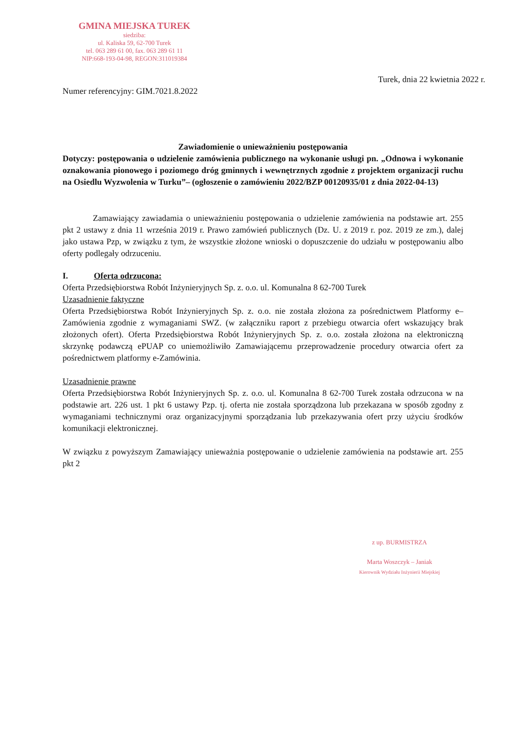GMINA MIEJSKA TUREK
siedziba:
ul. Kaliska 59, 62-700 Turek
tel. 063 289 61 00, fax. 063 289 61 11
NIP:668-193-04-98, REGON:311019384
Turek, dnia 22 kwietnia 2022 r.
Numer referencyjny: GIM.7021.8.2022
Zawiadomienie o unieważnieniu postępowania
Dotyczy: postępowania o udzielenie zamówienia publicznego na wykonanie usługi pn. „Odnowa i wykonanie oznakowania pionowego i poziomego dróg gminnych i wewnętrznych zgodnie z projektem organizacji ruchu na Osiedlu Wyzwolenia w Turku”– (ogłoszenie o zamówieniu 2022/BZP 00120935/01 z dnia 2022-04-13)
Zamawiający zawiadamia o unieważnieniu postępowania o udzielenie zamówienia na podstawie art. 255 pkt 2 ustawy z dnia 11 września 2019 r. Prawo zamówień publicznych (Dz. U. z 2019 r. poz. 2019 ze zm.), dalej jako ustawa Pzp, w związku z tym, że wszystkie złożone wnioski o dopuszczenie do udziału w postępowaniu albo oferty podlegały odrzuceniu.
I. Oferta odrzucona:
Oferta Przedsiębiorstwa Robót Inżynieryjnych Sp. z. o.o. ul. Komunalna 8 62-700 Turek
Uzasadnienie faktyczne
Oferta Przedsiębiorstwa Robót Inżynieryjnych Sp. z. o.o. nie została złożona za pośrednictwem Platformy e–Zamówienia zgodnie z wymaganiami SWZ. (w załączniku raport z przebiegu otwarcia ofert wskazujący brak złożonych ofert). Oferta Przedsiębiorstwa Robót Inżynieryjnych Sp. z. o.o. została złożona na elektroniczną skrzynkę podawczą ePUAP co uniemożliwiło Zamawiającemu przeprowadzenie procedury otwarcia ofert za pośrednictwem platformy e-Zamówinia.
Uzasadnienie prawne
Oferta Przedsiębiorstwa Robót Inżynieryjnych Sp. z. o.o. ul. Komunalna 8 62-700 Turek została odrzucona w na podstawie art. 226 ust. 1 pkt 6 ustawy Pzp. tj. oferta nie została sporządzona lub przekazana w sposób zgodny z wymaganiami technicznymi oraz organizacyjnymi sporządzania lub przekazywania ofert przy użyciu środków komunikacji elektronicznej.
W związku z powyższym Zamawiający unieważnia postępowanie o udzielenie zamówienia na podstawie art. 255 pkt 2
z up. BURMISTRZA
Marta Woszczyk – Janiak
Kierownik Wydziału Inżynierii Miejskiej